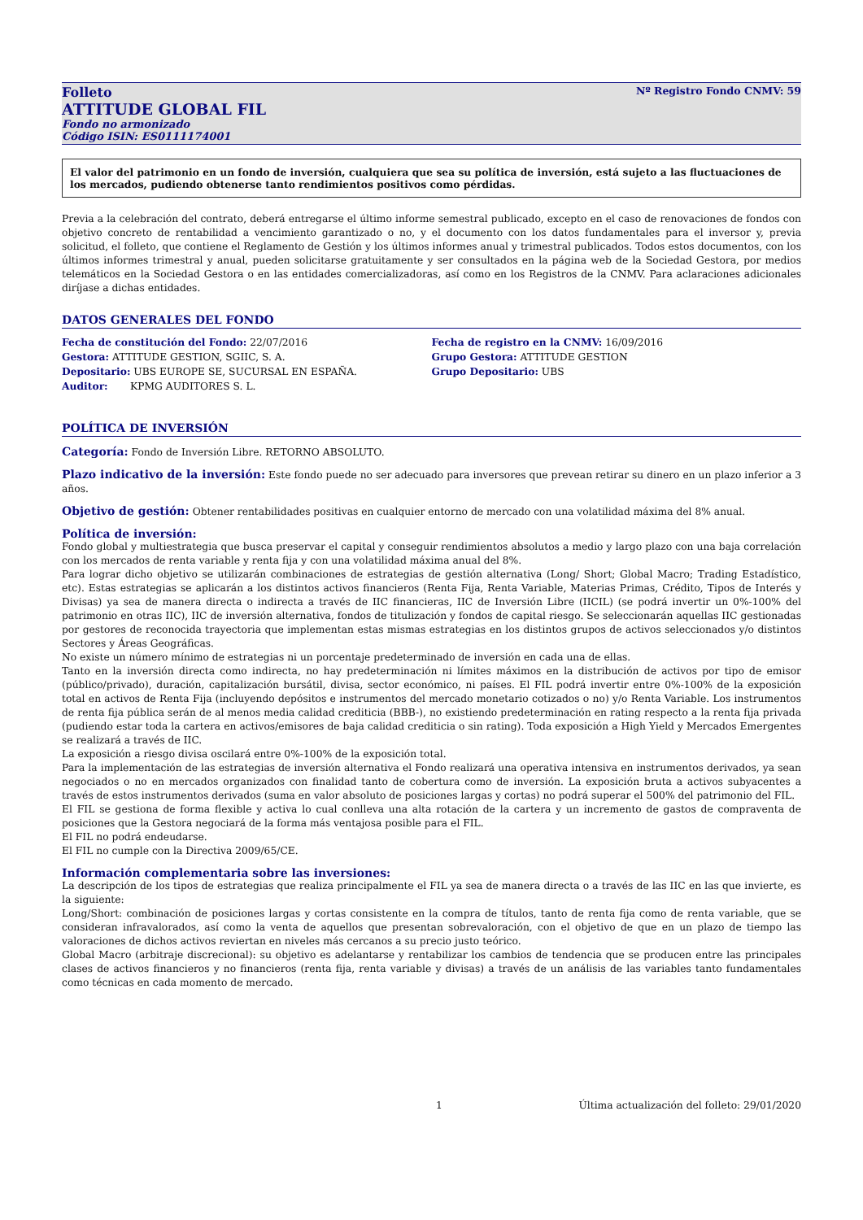Folleto Nº Registro Fondo CNMV: 59
ATTITUDE GLOBAL FIL
Fondo no armonizado
Código ISIN: ES0111174001
El valor del patrimonio en un fondo de inversión, cualquiera que sea su política de inversión, está sujeto a las fluctuaciones de los mercados, pudiendo obtenerse tanto rendimientos positivos como pérdidas.
Previa a la celebración del contrato, deberá entregarse el último informe semestral publicado, excepto en el caso de renovaciones de fondos con objetivo concreto de rentabilidad a vencimiento garantizado o no, y el documento con los datos fundamentales para el inversor y, previa solicitud, el folleto, que contiene el Reglamento de Gestión y los últimos informes anual y trimestral publicados. Todos estos documentos, con los últimos informes trimestral y anual, pueden solicitarse gratuitamente y ser consultados en la página web de la Sociedad Gestora, por medios telemáticos en la Sociedad Gestora o en las entidades comercializadoras, así como en los Registros de la CNMV. Para aclaraciones adicionales diríjase a dichas entidades.
DATOS GENERALES DEL FONDO
Fecha de constitución del Fondo: 22/07/2016
Gestora: ATTITUDE GESTION, SGIIC, S. A.
Depositario: UBS EUROPE SE, SUCURSAL EN ESPAÑA.
Auditor: KPMG AUDITORES S. L.
Fecha de registro en la CNMV: 16/09/2016
Grupo Gestora: ATTITUDE GESTION
Grupo Depositario: UBS
POLÍTICA DE INVERSIÓN
Categoría: Fondo de Inversión Libre. RETORNO ABSOLUTO.
Plazo indicativo de la inversión: Este fondo puede no ser adecuado para inversores que prevean retirar su dinero en un plazo inferior a 3 años.
Objetivo de gestión: Obtener rentabilidades positivas en cualquier entorno de mercado con una volatilidad máxima del 8% anual.
Política de inversión:
Fondo global y multiestrategia que busca preservar el capital y conseguir rendimientos absolutos a medio y largo plazo con una baja correlación con los mercados de renta variable y renta fija y con una volatilidad máxima anual del 8%.
Para lograr dicho objetivo se utilizarán combinaciones de estrategias de gestión alternativa (Long/ Short; Global Macro; Trading Estadístico, etc). Estas estrategias se aplicarán a los distintos activos financieros (Renta Fija, Renta Variable, Materias Primas, Crédito, Tipos de Interés y Divisas) ya sea de manera directa o indirecta a través de IIC financieras, IIC de Inversión Libre (IICIL) (se podrá invertir un 0%-100% del patrimonio en otras IIC), IIC de inversión alternativa, fondos de titulización y fondos de capital riesgo. Se seleccionarán aquellas IIC gestionadas por gestores de reconocida trayectoria que implementan estas mismas estrategias en los distintos grupos de activos seleccionados y/o distintos Sectores y Áreas Geográficas.
No existe un número mínimo de estrategias ni un porcentaje predeterminado de inversión en cada una de ellas.
Tanto en la inversión directa como indirecta, no hay predeterminación ni límites máximos en la distribución de activos por tipo de emisor (público/privado), duración, capitalización bursátil, divisa, sector económico, ni países. El FIL podrá invertir entre 0%-100% de la exposición total en activos de Renta Fija (incluyendo depósitos e instrumentos del mercado monetario cotizados o no) y/o Renta Variable. Los instrumentos de renta fija pública serán de al menos media calidad crediticia (BBB-), no existiendo predeterminación en rating respecto a la renta fija privada (pudiendo estar toda la cartera en activos/emisores de baja calidad crediticia o sin rating). Toda exposición a High Yield y Mercados Emergentes se realizará a través de IIC.
La exposición a riesgo divisa oscilará entre 0%-100% de la exposición total.
Para la implementación de las estrategias de inversión alternativa el Fondo realizará una operativa intensiva en instrumentos derivados, ya sean negociados o no en mercados organizados con finalidad tanto de cobertura como de inversión. La exposición bruta a activos subyacentes a través de estos instrumentos derivados (suma en valor absoluto de posiciones largas y cortas) no podrá superar el 500% del patrimonio del FIL.
El FIL se gestiona de forma flexible y activa lo cual conlleva una alta rotación de la cartera y un incremento de gastos de compraventa de posiciones que la Gestora negociará de la forma más ventajosa posible para el FIL.
El FIL no podrá endeudarse.
El FIL no cumple con la Directiva 2009/65/CE.
Información complementaria sobre las inversiones:
La descripción de los tipos de estrategias que realiza principalmente el FIL ya sea de manera directa o a través de las IIC en las que invierte, es la siguiente:
Long/Short: combinación de posiciones largas y cortas consistente en la compra de títulos, tanto de renta fija como de renta variable, que se consideran infravalorados, así como la venta de aquellos que presentan sobrevaloración, con el objetivo de que en un plazo de tiempo las valoraciones de dichos activos reviertan en niveles más cercanos a su precio justo teórico.
Global Macro (arbitraje discrecional): su objetivo es adelantarse y rentabilizar los cambios de tendencia que se producen entre las principales clases de activos financieros y no financieros (renta fija, renta variable y divisas) a través de un análisis de las variables tanto fundamentales como técnicas en cada momento de mercado.
1 Última actualización del folleto: 29/01/2020